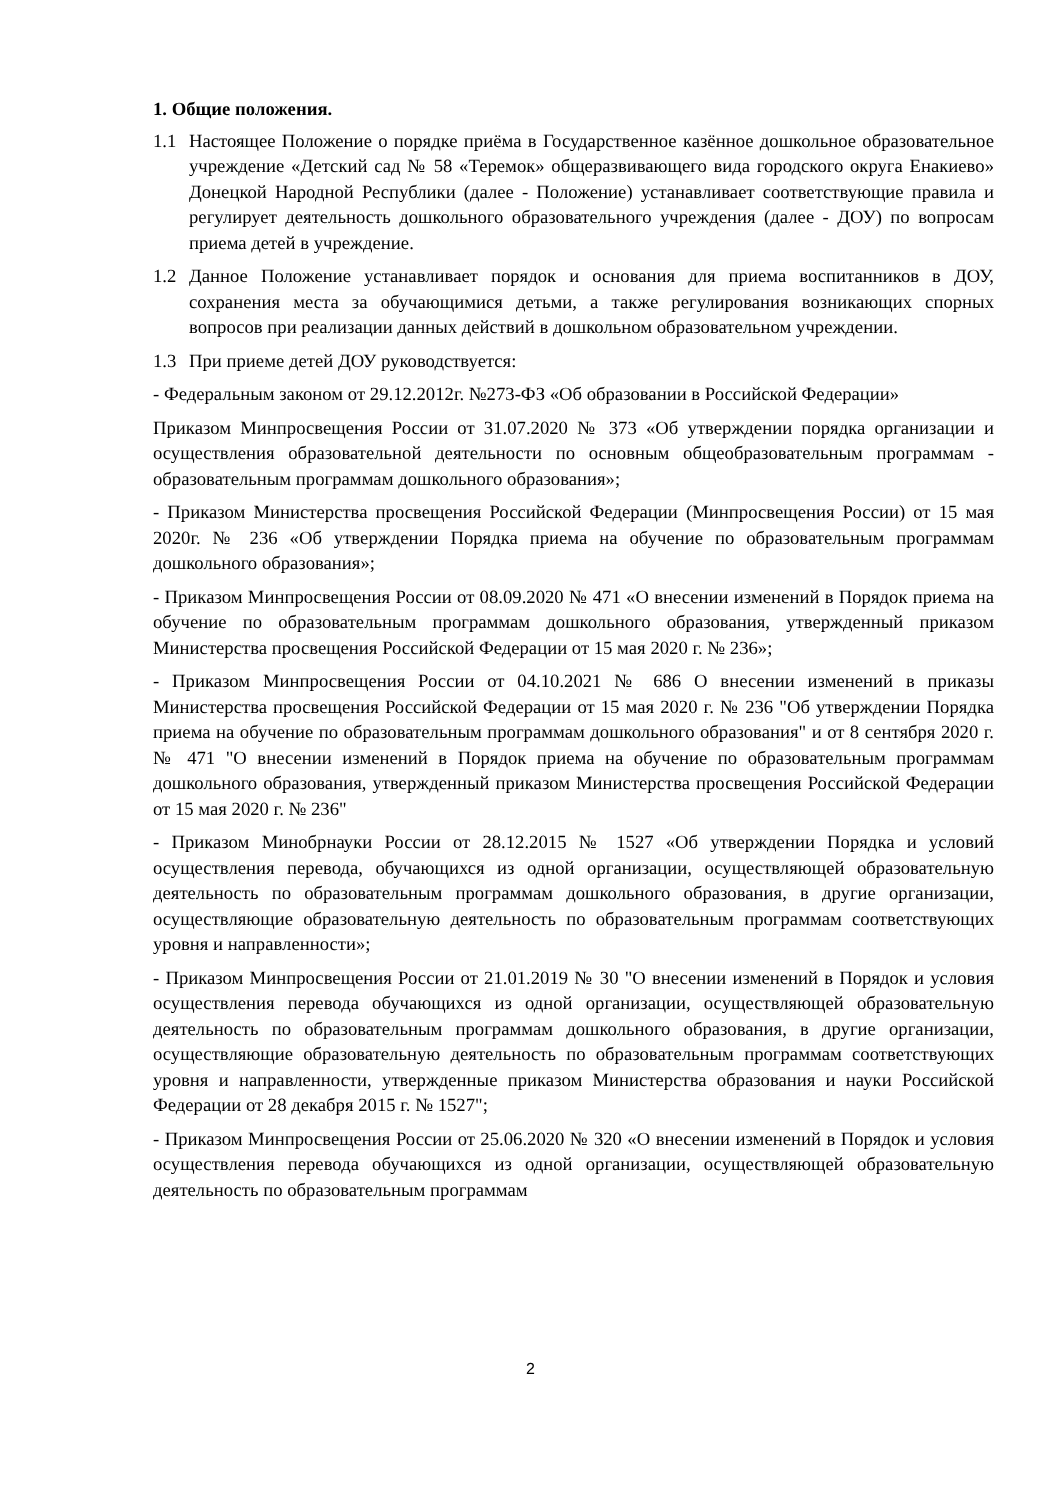1. Общие положения.
1.1 Настоящее Положение о порядке приёма в Государственное казённое дошкольное образовательное учреждение «Детский сад № 58 «Теремок» общеразвивающего вида городского округа Енакиево» Донецкой Народной Республики (далее - Положение) устанавливает соответствующие правила и регулирует деятельность дошкольного образовательного учреждения (далее - ДОУ) по вопросам приема детей в учреждение.
1.2 Данное Положение устанавливает порядок и основания для приема воспитанников в ДОУ, сохранения места за обучающимися детьми, а также регулирования возникающих спорных вопросов при реализации данных действий в дошкольном образовательном учреждении.
1.3 При приеме детей ДОУ руководствуется:
- Федеральным законом от 29.12.2012г. №273-ФЗ «Об образовании в Российской Федерации»
Приказом Минпросвещения России от 31.07.2020 № 373 «Об утверждении порядка организации и осуществления образовательной деятельности по основным общеобразовательным программам - образовательным программам дошкольного образования»;
- Приказом Министерства просвещения Российской Федерации (Минпросвещения России) от 15 мая 2020г. № 236 «Об утверждении Порядка приема на обучение по образовательным программам дошкольного образования»;
- Приказом Минпросвещения России от 08.09.2020 № 471 «О внесении изменений в Порядок приема на обучение по образовательным программам дошкольного образования, утвержденный приказом Министерства просвещения Российской Федерации от 15 мая 2020 г. № 236»;
- Приказом Минпросвещения России от 04.10.2021 № 686 О внесении изменений в приказы Министерства просвещения Российской Федерации от 15 мая 2020 г. № 236 "Об утверждении Порядка приема на обучение по образовательным программам дошкольного образования" и от 8 сентября 2020 г. № 471 "О внесении изменений в Порядок приема на обучение по образовательным программам дошкольного образования, утвержденный приказом Министерства просвещения Российской Федерации от 15 мая 2020 г. № 236"
- Приказом Минобрнауки России от 28.12.2015 № 1527 «Об утверждении Порядка и условий осуществления перевода, обучающихся из одной организации, осуществляющей образовательную деятельность по образовательным программам дошкольного образования, в другие организации, осуществляющие образовательную деятельность по образовательным программам соответствующих уровня и направленности»;
- Приказом Минпросвещения России от 21.01.2019 № 30 "О внесении изменений в Порядок и условия осуществления перевода обучающихся из одной организации, осуществляющей образовательную деятельность по образовательным программам дошкольного образования, в другие организации, осуществляющие образовательную деятельность по образовательным программам соответствующих уровня и направленности, утвержденные приказом Министерства образования и науки Российской Федерации от 28 декабря 2015 г. № 1527";
- Приказом Минпросвещения России от 25.06.2020 № 320 «О внесении изменений в Порядок и условия осуществления перевода обучающихся из одной организации, осуществляющей образовательную деятельность по образовательным программам
2